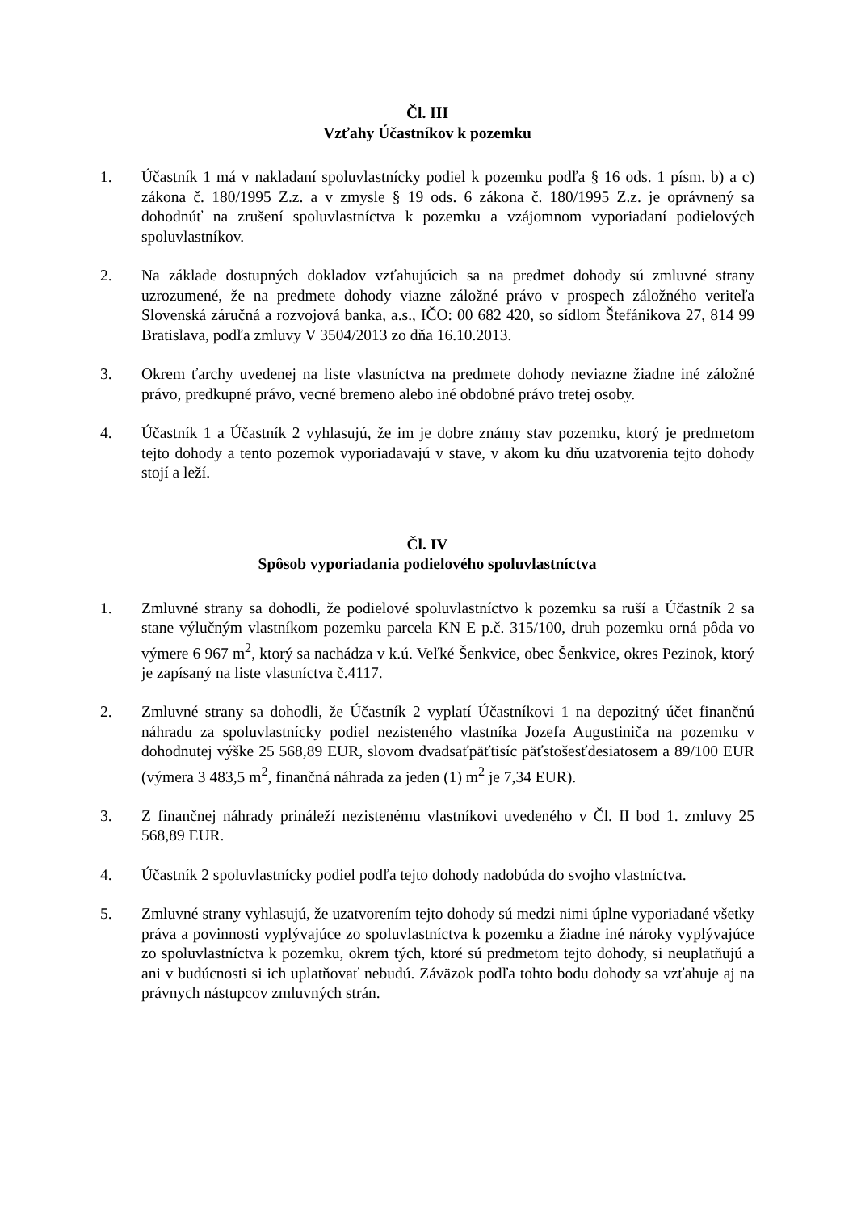Čl. III
Vzťahy Účastníkov k pozemku
1. Účastník 1 má v nakladaní spoluvlastnícky podiel k pozemku podľa § 16 ods. 1 písm. b) a c) zákona č. 180/1995 Z.z. a v zmysle § 19 ods. 6 zákona č. 180/1995 Z.z. je oprávnený sa dohodnúť na zrušení spoluvlastníctva k pozemku a vzájomnom vyporiadaní podielových spoluvlastníkov.
2. Na základe dostupných dokladov vzťahujúcich sa na predmet dohody sú zmluvné strany uzrozumené, že na predmete dohody viazne záložné právo v prospech záložného veriteľa Slovenská záručná a rozvojová banka, a.s., IČO: 00 682 420, so sídlom Štefánikova 27, 814 99 Bratislava, podľa zmluvy V 3504/2013 zo dňa 16.10.2013.
3. Okrem ťarchy uvedenej na liste vlastníctva na predmete dohody neviazne žiadne iné záložné právo, predkupné právo, vecné bremeno alebo iné obdobné právo tretej osoby.
4. Účastník 1 a Účastník 2 vyhlasujú, že im je dobre známy stav pozemku, ktorý je predmetom tejto dohody a tento pozemok vyporiadavajú v stave, v akom ku dňu uzatvorenia tejto dohody stojí a leží.
Čl. IV
Spôsob vyporiadania podielového spoluvlastníctva
1. Zmluvné strany sa dohodli, že podielové spoluvlastníctvo k pozemku sa ruší a Účastník 2 sa stane výlučným vlastníkom pozemku parcela KN E p.č. 315/100, druh pozemku orná pôda vo výmere 6 967 m<sup>2</sup>, ktorý sa nachádza v k.ú. Veľké Šenkvice, obec Šenkvice, okres Pezinok, ktorý je zapísaný na liste vlastníctva č.4117.
2. Zmluvné strany sa dohodli, že Účastník 2 vyplatí Účastníkovi 1 na depozitný účet finančnú náhradu za spoluvlastnícky podiel nezisteného vlastníka Jozefa Augustiniča na pozemku v dohodnutej výške 25 568,89 EUR, slovom dvadsaťpäťtisíc päťstošesťdesiatosem a 89/100 EUR (výmera 3 483,5 m<sup>2</sup>, finančná náhrada za jeden (1) m<sup>2</sup> je 7,34 EUR).
3. Z finančnej náhrady prináleží nezistenému vlastníkovi uvedeného v Čl. II bod 1. zmluvy 25 568,89 EUR.
4. Účastník 2 spoluvlastnícky podiel podľa tejto dohody nadobúda do svojho vlastníctva.
5. Zmluvné strany vyhlasujú, že uzatvorením tejto dohody sú medzi nimi úplne vyporiadané všetky práva a povinnosti vyplývajúce zo spoluvlastníctva k pozemku a žiadne iné nároky vyplývajúce zo spoluvlastníctva k pozemku, okrem tých, ktoré sú predmetom tejto dohody, si neuplatňujú a ani v budúcnosti si ich uplatňovať nebudú. Záväzok podľa tohto bodu dohody sa vzťahuje aj na právnych nástupcov zmluvných strán.